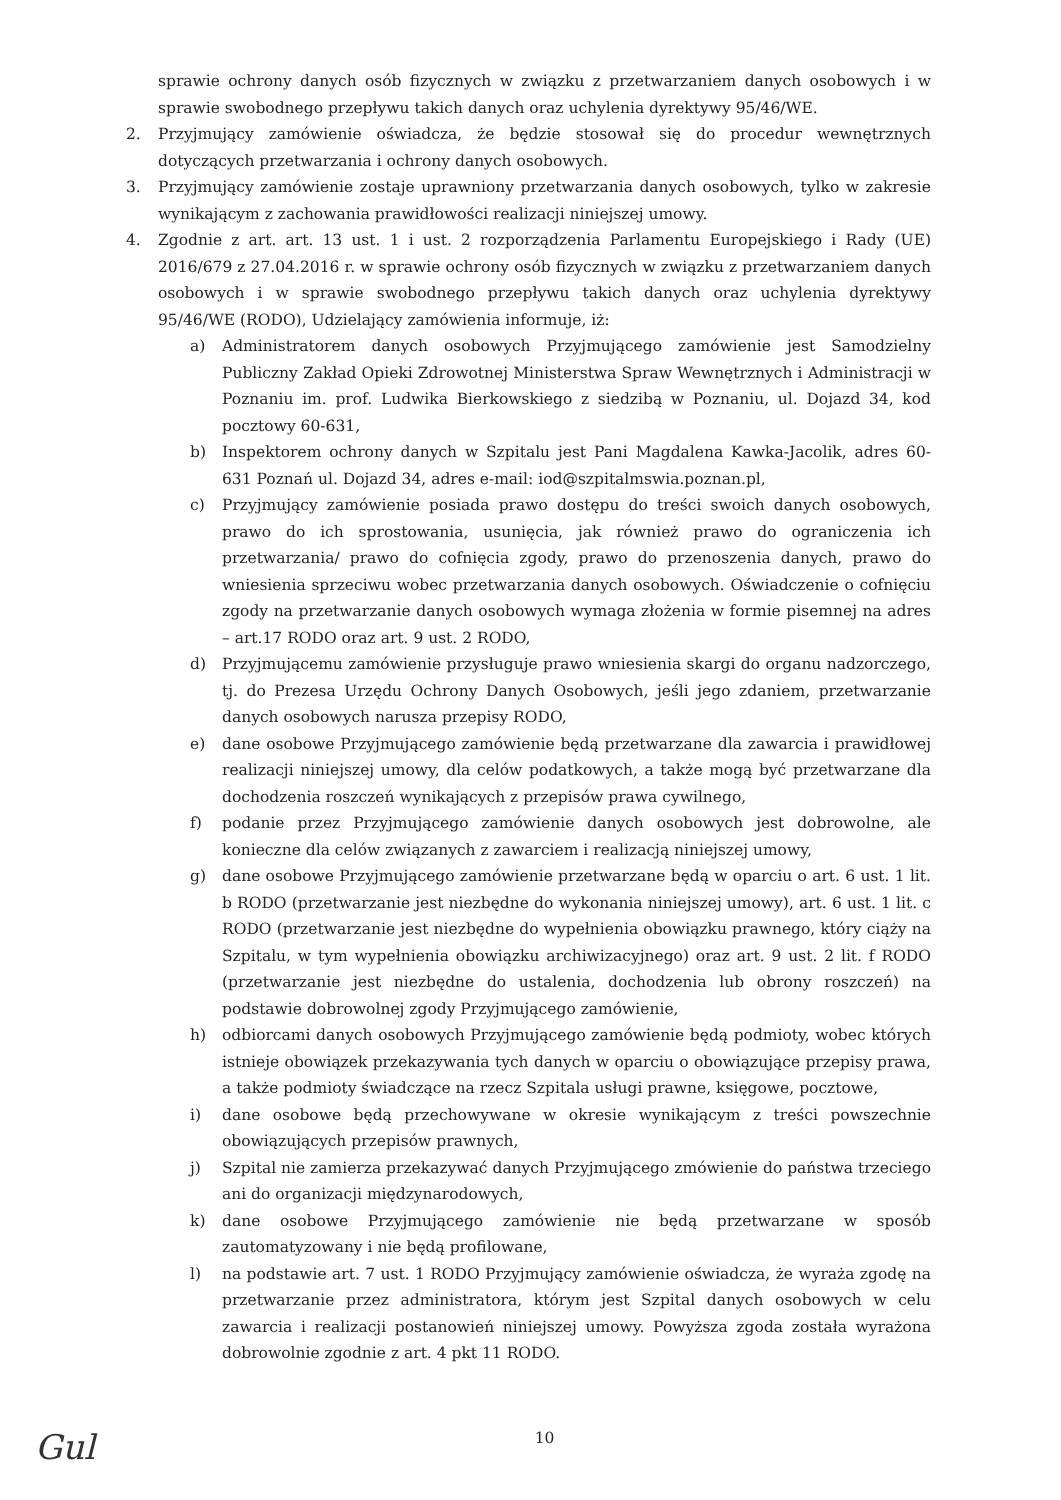sprawie ochrony danych osób fizycznych w związku z przetwarzaniem danych osobowych i w sprawie swobodnego przepływu takich danych oraz uchylenia dyrektywy 95/46/WE.
2. Przyjmujący zamówienie oświadcza, że będzie stosował się do procedur wewnętrznych dotyczących przetwarzania i ochrony danych osobowych.
3. Przyjmujący zamówienie zostaje uprawniony przetwarzania danych osobowych, tylko w zakresie wynikającym z zachowania prawidłowości realizacji niniejszej umowy.
4. Zgodnie z art. art. 13 ust. 1 i ust. 2 rozporządzenia Parlamentu Europejskiego i Rady (UE) 2016/679 z 27.04.2016 r. w sprawie ochrony osób fizycznych w związku z przetwarzaniem danych osobowych i w sprawie swobodnego przepływu takich danych oraz uchylenia dyrektywy 95/46/WE (RODO), Udzielający zamówienia informuje, iż:
a) Administratorem danych osobowych Przyjmującego zamówienie jest Samodzielny Publiczny Zakład Opieki Zdrowotnej Ministerstwa Spraw Wewnętrznych i Administracji w Poznaniu im. prof. Ludwika Bierkowskiego z siedzibą w Poznaniu, ul. Dojazd 34, kod pocztowy 60-631,
b) Inspektorem ochrony danych w Szpitalu jest Pani Magdalena Kawka-Jacolik, adres 60-631 Poznań ul. Dojazd 34, adres e-mail: iod@szpitalmswia.poznan.pl,
c) Przyjmujący zamówienie posiada prawo dostępu do treści swoich danych osobowych, prawo do ich sprostowania, usunięcia, jak również prawo do ograniczenia ich przetwarzania/ prawo do cofnięcia zgody, prawo do przenoszenia danych, prawo do wniesienia sprzeciwu wobec przetwarzania danych osobowych. Oświadczenie o cofnięciu zgody na przetwarzanie danych osobowych wymaga złożenia w formie pisemnej na adres – art.17 RODO oraz art. 9 ust. 2 RODO,
d) Przyjmującemu zamówienie przysługuje prawo wniesienia skargi do organu nadzorczego, tj. do Prezesa Urzędu Ochrony Danych Osobowych, jeśli jego zdaniem, przetwarzanie danych osobowych narusza przepisy RODO,
e) dane osobowe Przyjmującego zamówienie będą przetwarzane dla zawarcia i prawidłowej realizacji niniejszej umowy, dla celów podatkowych, a także mogą być przetwarzane dla dochodzenia roszczeń wynikających z przepisów prawa cywilnego,
f) podanie przez Przyjmującego zamówienie danych osobowych jest dobrowolne, ale konieczne dla celów związanych z zawarciem i realizacją niniejszej umowy,
g) dane osobowe Przyjmującego zamówienie przetwarzane będą w oparciu o art. 6 ust. 1 lit. b RODO (przetwarzanie jest niezbędne do wykonania niniejszej umowy), art. 6 ust. 1 lit. c RODO (przetwarzanie jest niezbędne do wypełnienia obowiązku prawnego, który ciąży na Szpitalu, w tym wypełnienia obowiązku archiwizacyjnego) oraz art. 9 ust. 2 lit. f RODO (przetwarzanie jest niezbędne do ustalenia, dochodzenia lub obrony roszczeń) na podstawie dobrowolnej zgody Przyjmującego zamówienie,
h) odbiorcami danych osobowych Przyjmującego zamówienie będą podmioty, wobec których istnieje obowiązek przekazywania tych danych w oparciu o obowiązujące przepisy prawa, a także podmioty świadczące na rzecz Szpitala usługi prawne, księgowe, pocztowe,
i) dane osobowe będą przechowywane w okresie wynikającym z treści powszechnie obowiązujących przepisów prawnych,
j) Szpital nie zamierza przekazywać danych Przyjmującego zmówienie do państwa trzeciego ani do organizacji międzynarodowych,
k) dane osobowe Przyjmującego zamówienie nie będą przetwarzane w sposób zautomatyzowany i nie będą profilowane,
l) na podstawie art. 7 ust. 1 RODO Przyjmujący zamówienie oświadcza, że wyraża zgodę na przetwarzanie przez administratora, którym jest Szpital danych osobowych w celu zawarcia i realizacji postanowień niniejszej umowy. Powyższa zgoda została wyrażona dobrowolnie zgodnie z art. 4 pkt 11 RODO.
10
Gul